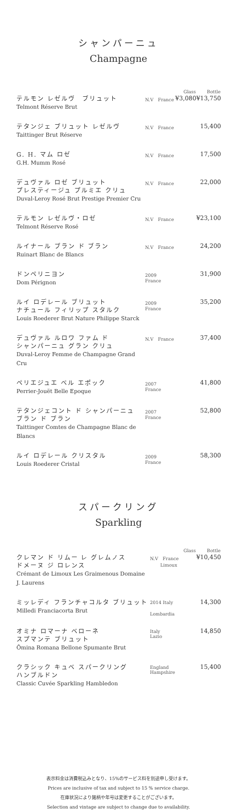シャンパーニュ
Champagne
| | | Glass | Bottle |
| --- | --- | --- | --- |
| テルモン レゼルヴ ブリュット Telmont Réserve Brut | N.V France | ¥3,080 | ¥13,750 |
| テタンジェ ブリュット レゼルヴ Taittinger Brut Réserve | N.V France | | 15,400 |
| G. H. マム ロゼ G.H. Mumm Rosé | N.V France | | 17,500 |
| デュヴァル ロゼ ブリュット プレスティージュ プルミエ クリュ Duval-Leroy Rosé Brut Prestige Premier Cru | N.V France | | 22,000 |
| テルモン レゼルヴ・ロゼ Telmont Réserve Rosé | N.V France | | ¥23,100 |
| ルイナール ブラン ド ブラン Ruinart Blanc de Blancs | N.V France | | 24,200 |
| ドンペリニヨン Dom Pérignon | 2009 France | | 31,900 |
| ルイ ロデレール ブリュット ナチュール フィリップ スタルク Louis Roederer Brut Nature Philippe Starck | 2009 France | | 35,200 |
| デュヴァル ルロワ ファム ド シャンパーニュ グラン クリュ Duval-Leroy Femme de Champagne Grand Cru | N.V France | | 37,400 |
| ペリエジュエ ベル エポック Perrier-Jouët Belle Epoque | 2007 France | | 41,800 |
| テタンジェコント ド シャンパーニュ ブラン ド ブラン Taittinger Comtes de Champagne Blanc de Blancs | 2007 France | | 52,800 |
| ルイ ロデレール クリスタル Louis Roederer Cristal | 2009 France | | 58,300 |
スパークリング
Sparkling
| | | Glass | Bottle |
| --- | --- | --- | --- |
| クレマン ド リムー レ グレムノス ドメーヌ ジ ロレンス Crémant de Limoux Les Graimenous Domaine J. Laurens | N.V France Limoux | | ¥10,450 |
| ミッレディ フランチャコルタ ブリュット Milledi Franciacorta Brut | 2014 Italy Lombardia | | 14,300 |
| オミナ ロマーナ ベローネ スプマンテ ブリュット Ômina Romana Bellone Spumante Brut | Italy Lazio | | 14,850 |
| クラシック キュベ スパークリング ハンブルドン Classic Cuvée Sparkling Hambledon | England Hampshire | | 15,400 |
表示料金は消費税込みとなり、15%のサービス料を別途申し受けます。
Prices are inclusive of tax and subject to 15 % service charge.
在庫状況により銘柄や年号は変更することがございます。
Selection and vintage are subject to change due to availability.